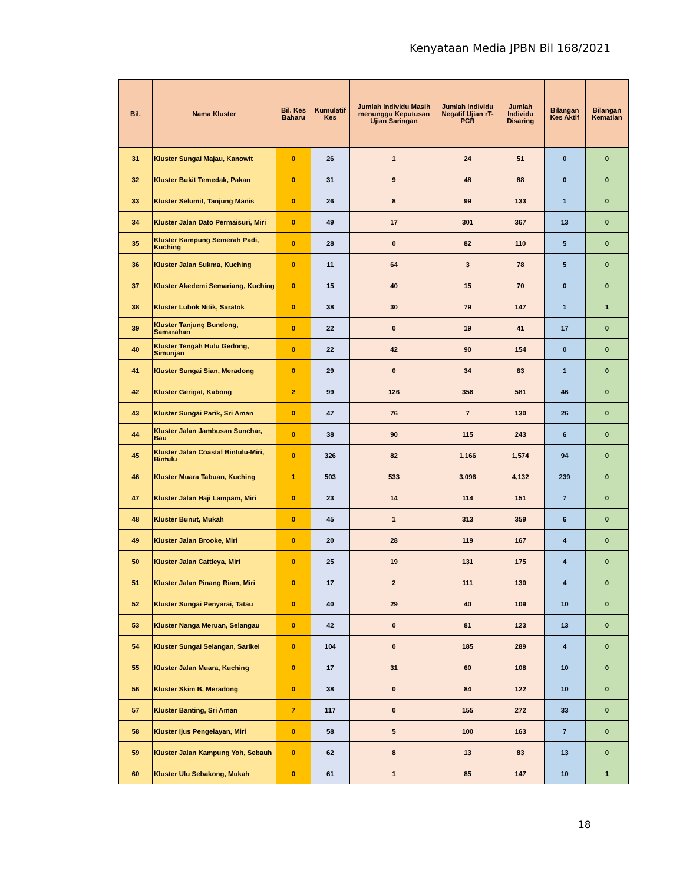Kenyataan Media JPBN Bil 168/2021
| Bil. | Nama Kluster | Bil. Kes Baharu | Kumulatif Kes | Jumlah Individu Masih menunggu Keputusan Ujian Saringan | Jumlah Individu Negatif Ujian rT-PCR | Jumlah Individu Disaring | Bilangan Kes Aktif | Bilangan Kematian |
| --- | --- | --- | --- | --- | --- | --- | --- | --- |
| 31 | Kluster Sungai Majau, Kanowit | 0 | 26 | 1 | 24 | 51 | 0 | 0 |
| 32 | Kluster Bukit Temedak, Pakan | 0 | 31 | 9 | 48 | 88 | 0 | 0 |
| 33 | Kluster Selumit, Tanjung Manis | 0 | 26 | 8 | 99 | 133 | 1 | 0 |
| 34 | Kluster Jalan Dato Permaisuri, Miri | 0 | 49 | 17 | 301 | 367 | 13 | 0 |
| 35 | Kluster Kampung Semerah Padi, Kuching | 0 | 28 | 0 | 82 | 110 | 5 | 0 |
| 36 | Kluster Jalan Sukma, Kuching | 0 | 11 | 64 | 3 | 78 | 5 | 0 |
| 37 | Kluster Akedemi Semariang, Kuching | 0 | 15 | 40 | 15 | 70 | 0 | 0 |
| 38 | Kluster Lubok Nitik, Saratok | 0 | 38 | 30 | 79 | 147 | 1 | 1 |
| 39 | Kluster Tanjung Bundong, Samarahan | 0 | 22 | 0 | 19 | 41 | 17 | 0 |
| 40 | Kluster Tengah Hulu Gedong, Simunjan | 0 | 22 | 42 | 90 | 154 | 0 | 0 |
| 41 | Kluster Sungai Sian, Meradong | 0 | 29 | 0 | 34 | 63 | 1 | 0 |
| 42 | Kluster Gerigat, Kabong | 2 | 99 | 126 | 356 | 581 | 46 | 0 |
| 43 | Kluster Sungai Parik, Sri Aman | 0 | 47 | 76 | 7 | 130 | 26 | 0 |
| 44 | Kluster Jalan Jambusan Sunchar, Bau | 0 | 38 | 90 | 115 | 243 | 6 | 0 |
| 45 | Kluster Jalan Coastal Bintulu-Miri, Bintulu | 0 | 326 | 82 | 1,166 | 1,574 | 94 | 0 |
| 46 | Kluster Muara Tabuan, Kuching | 1 | 503 | 533 | 3,096 | 4,132 | 239 | 0 |
| 47 | Kluster Jalan Haji Lampam, Miri | 0 | 23 | 14 | 114 | 151 | 7 | 0 |
| 48 | Kluster Bunut, Mukah | 0 | 45 | 1 | 313 | 359 | 6 | 0 |
| 49 | Kluster Jalan Brooke, Miri | 0 | 20 | 28 | 119 | 167 | 4 | 0 |
| 50 | Kluster Jalan Cattleya, Miri | 0 | 25 | 19 | 131 | 175 | 4 | 0 |
| 51 | Kluster Jalan Pinang Riam, Miri | 0 | 17 | 2 | 111 | 130 | 4 | 0 |
| 52 | Kluster Sungai Penyarai, Tatau | 0 | 40 | 29 | 40 | 109 | 10 | 0 |
| 53 | Kluster Nanga Meruan, Selangau | 0 | 42 | 0 | 81 | 123 | 13 | 0 |
| 54 | Kluster Sungai Selangan, Sarikei | 0 | 104 | 0 | 185 | 289 | 4 | 0 |
| 55 | Kluster Jalan Muara, Kuching | 0 | 17 | 31 | 60 | 108 | 10 | 0 |
| 56 | Kluster Skim B, Meradong | 0 | 38 | 0 | 84 | 122 | 10 | 0 |
| 57 | Kluster Banting, Sri Aman | 7 | 117 | 0 | 155 | 272 | 33 | 0 |
| 58 | Kluster Ijus Pengelayan, Miri | 0 | 58 | 5 | 100 | 163 | 7 | 0 |
| 59 | Kluster Jalan Kampung Yoh, Sebauh | 0 | 62 | 8 | 13 | 83 | 13 | 0 |
| 60 | Kluster Ulu Sebakong, Mukah | 0 | 61 | 1 | 85 | 147 | 10 | 1 |
18